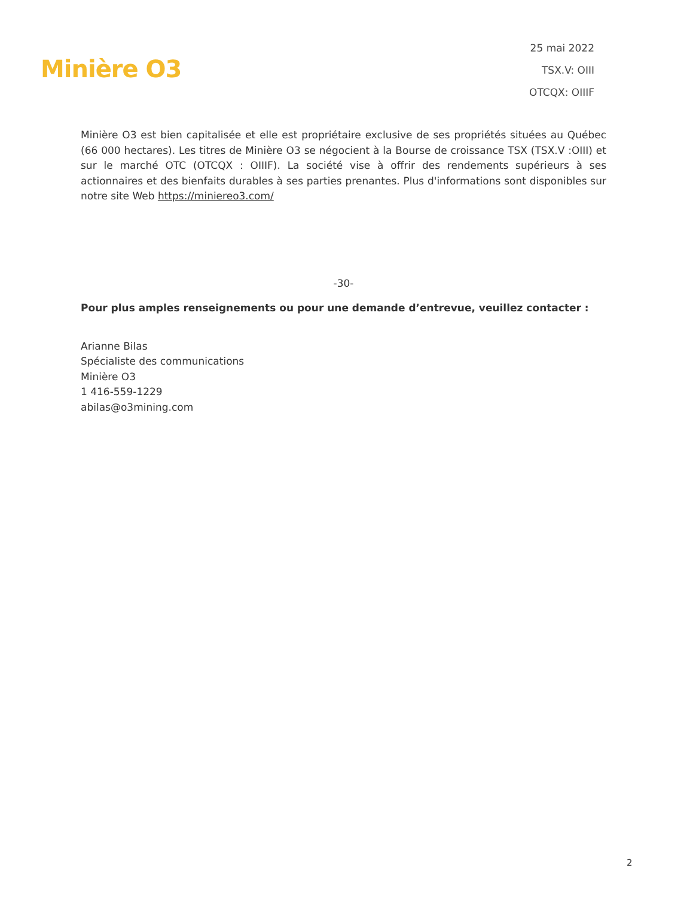Minière O3
25 mai 2022
TSX.V: OIII
OTCQX: OIIIF
Minière O3 est bien capitalisée et elle est propriétaire exclusive de ses propriétés situées au Québec (66 000 hectares). Les titres de Minière O3 se négocient à la Bourse de croissance TSX (TSX.V :OIII) et sur le marché OTC (OTCQX : OIIIF). La société vise à offrir des rendements supérieurs à ses actionnaires et des bienfaits durables à ses parties prenantes. Plus d'informations sont disponibles sur notre site Web https://miniereo3.com/
-30-
Pour plus amples renseignements ou pour une demande d’entrevue, veuillez contacter :
Arianne Bilas
Spécialiste des communications
Minière O3
1 416-559-1229
abilas@o3mining.com
2